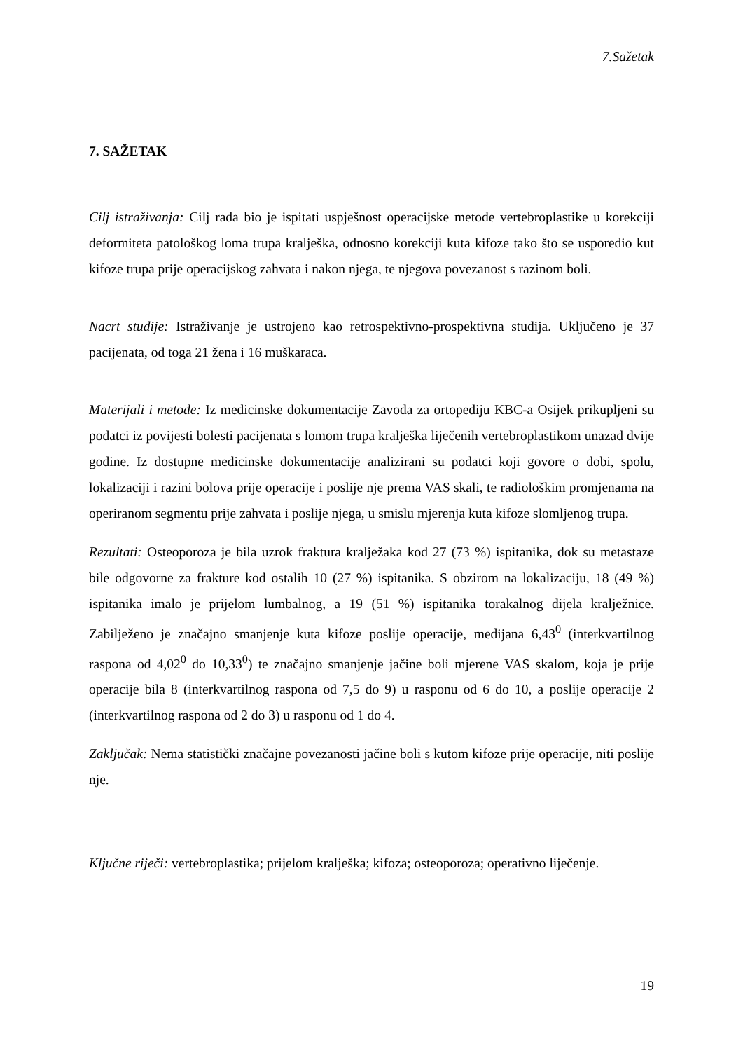7.Sažetak
7. SAŽETAK
Cilj istraživanja: Cilj rada bio je ispitati uspješnost operacijske metode vertebroplastike u korekciji deformiteta patološkog loma trupa kralješka, odnosno korekciji kuta kifoze tako što se usporedio kut kifoze trupa prije operacijskog zahvata i nakon njega, te njegova povezanost s razinom boli.
Nacrt studije: Istraživanje je ustrojeno kao retrospektivno-prospektivna studija. Uključeno je 37 pacijenata, od toga 21 žena i 16 muškaraca.
Materijali i metode: Iz medicinske dokumentacije Zavoda za ortopediju KBC-a Osijek prikupljeni su podatci iz povijesti bolesti pacijenata s lomom trupa kralješka liječenih vertebroplastikom unazad dvije godine. Iz dostupne medicinske dokumentacije analizirani su podatci koji govore o dobi, spolu, lokalizaciji i razini bolova prije operacije i poslije nje prema VAS skali, te radiološkim promjenama na operiranom segmentu prije zahvata i poslije njega, u smislu mjerenja kuta kifoze slomljenog trupa.
Rezultati: Osteoporoza je bila uzrok fraktura kralježaka kod 27 (73 %) ispitanika, dok su metastaze bile odgovorne za frakture kod ostalih 10 (27 %) ispitanika. S obzirom na lokalizaciju, 18 (49 %) ispitanika imalo je prijelom lumbalnog, a 19 (51 %) ispitanika torakalnog dijela kralježnice. Zabilježeno je značajno smanjenje kuta kifoze poslije operacije, medijana 6,43<sup>0</sup> (interkvartilnog raspona od 4,02<sup>0</sup> do 10,33<sup>0</sup>) te značajno smanjenje jačine boli mjerene VAS skalom, koja je prije operacije bila 8 (interkvartilnog raspona od 7,5 do 9) u rasponu od 6 do 10, a poslije operacije 2 (interkvartilnog raspona od 2 do 3) u rasponu od 1 do 4.
Zaključak: Nema statistički značajne povezanosti jačine boli s kutom kifoze prije operacije, niti poslije nje.
Ključne riječi: vertebroplastika; prijelom kralješka; kifoza; osteoporoza; operativno liječenje.
19